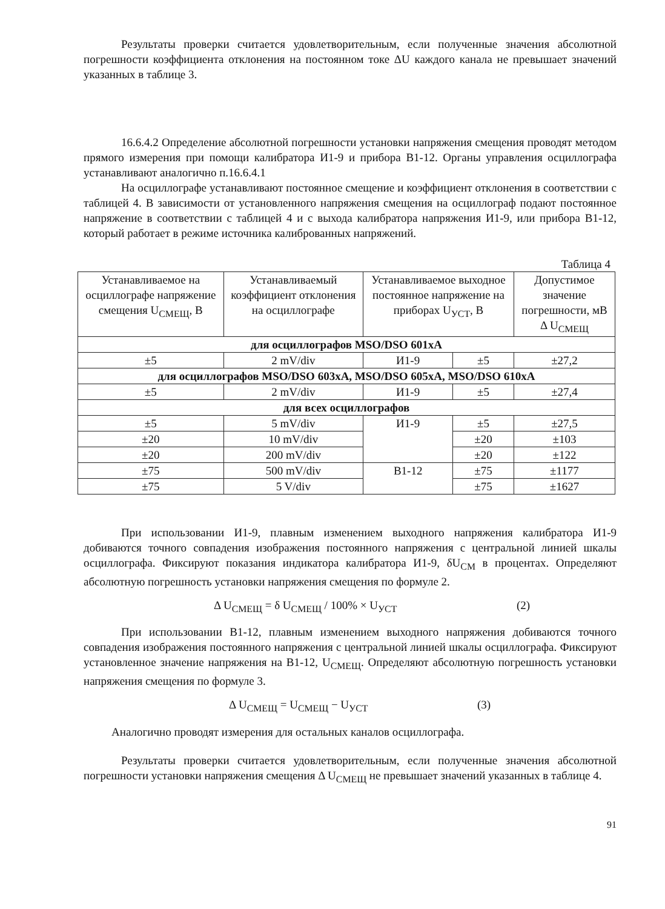Результаты проверки считается удовлетворительным, если полученные значения абсолютной погрешности коэффициента отклонения на постоянном токе ΔU каждого канала не превышает значений указанных в таблице 3.
16.6.4.2 Определение абсолютной погрешности установки напряжения смещения проводят методом прямого измерения при помощи калибратора И1-9 и прибора В1-12. Органы управления осциллографа устанавливают аналогично п.16.6.4.1
На осциллографе устанавливают постоянное смещение и коэффициент отклонения в соответствии с таблицей 4. В зависимости от установленного напряжения смещения на осциллограф подают постоянное напряжение в соответствии с таблицей 4 и с выхода калибратора напряжения И1-9, или прибора В1-12, который работает в режиме источника калиброванных напряжений.
Таблица 4
| Устанавливаемое на осциллографе напряжение смещения U<sub>СМЕЩ</sub>, В | Устанавливаемый коэффициент отклонения на осциллографе | Устанавливаемое выходное постоянное напряжение на приборах U<sub>УСТ</sub>, В | | Допустимое значение погрешности, мВ Δ U<sub>СМЕЩ</sub> |
| --- | --- | --- | --- | --- |
| для осциллографов MSO/DSO 601xA | | | | |
| ±5 | 2 mV/div | И1-9 | ±5 | ±27,2 |
| для осциллографов MSO/DSO 603xA, MSO/DSO 605xA, MSO/DSO 610xA | | | | |
| ±5 | 2 mV/div | И1-9 | ±5 | ±27,4 |
| для всех осциллографов | | | | |
| ±5 | 5 mV/div | И1-9 | ±5 | ±27,5 |
| ±20 | 10 mV/div | | ±20 | ±103 |
| ±20 | 200 mV/div | | ±20 | ±122 |
| ±75 | 500 mV/div | В1-12 | ±75 | ±1177 |
| ±75 | 5 V/div | | ±75 | ±1627 |
При использовании И1-9, плавным изменением выходного напряжения калибратора И1-9 добиваются точного совпадения изображения постоянного напряжения с центральной линией шкалы осциллографа. Фиксируют показания индикатора калибратора И1-9, δU<sub>СМ</sub> в процентах. Определяют абсолютную погрешность установки напряжения смещения по формуле 2.
Δ U<sub>СМЕЩ</sub> = δ U<sub>СМЕЩ</sub> / 100% × U<sub>УСТ</sub> (2)
При использовании В1-12, плавным изменением выходного напряжения добиваются точного совпадения изображения постоянного напряжения с центральной линией шкалы осциллографа. Фиксируют установленное значение напряжения на В1-12, U<sub>СМЕЩ</sub>. Определяют абсолютную погрешность установки напряжения смещения по формуле 3.
Δ U<sub>СМЕЩ</sub> = U<sub>СМЕЩ</sub> − U<sub>УСТ</sub> (3)
Аналогично проводят измерения для остальных каналов осциллографа.
Результаты проверки считается удовлетворительным, если полученные значения абсолютной погрешности установки напряжения смещения Δ U<sub>СМЕЩ</sub> не превышает значений указанных в таблице 4.
91